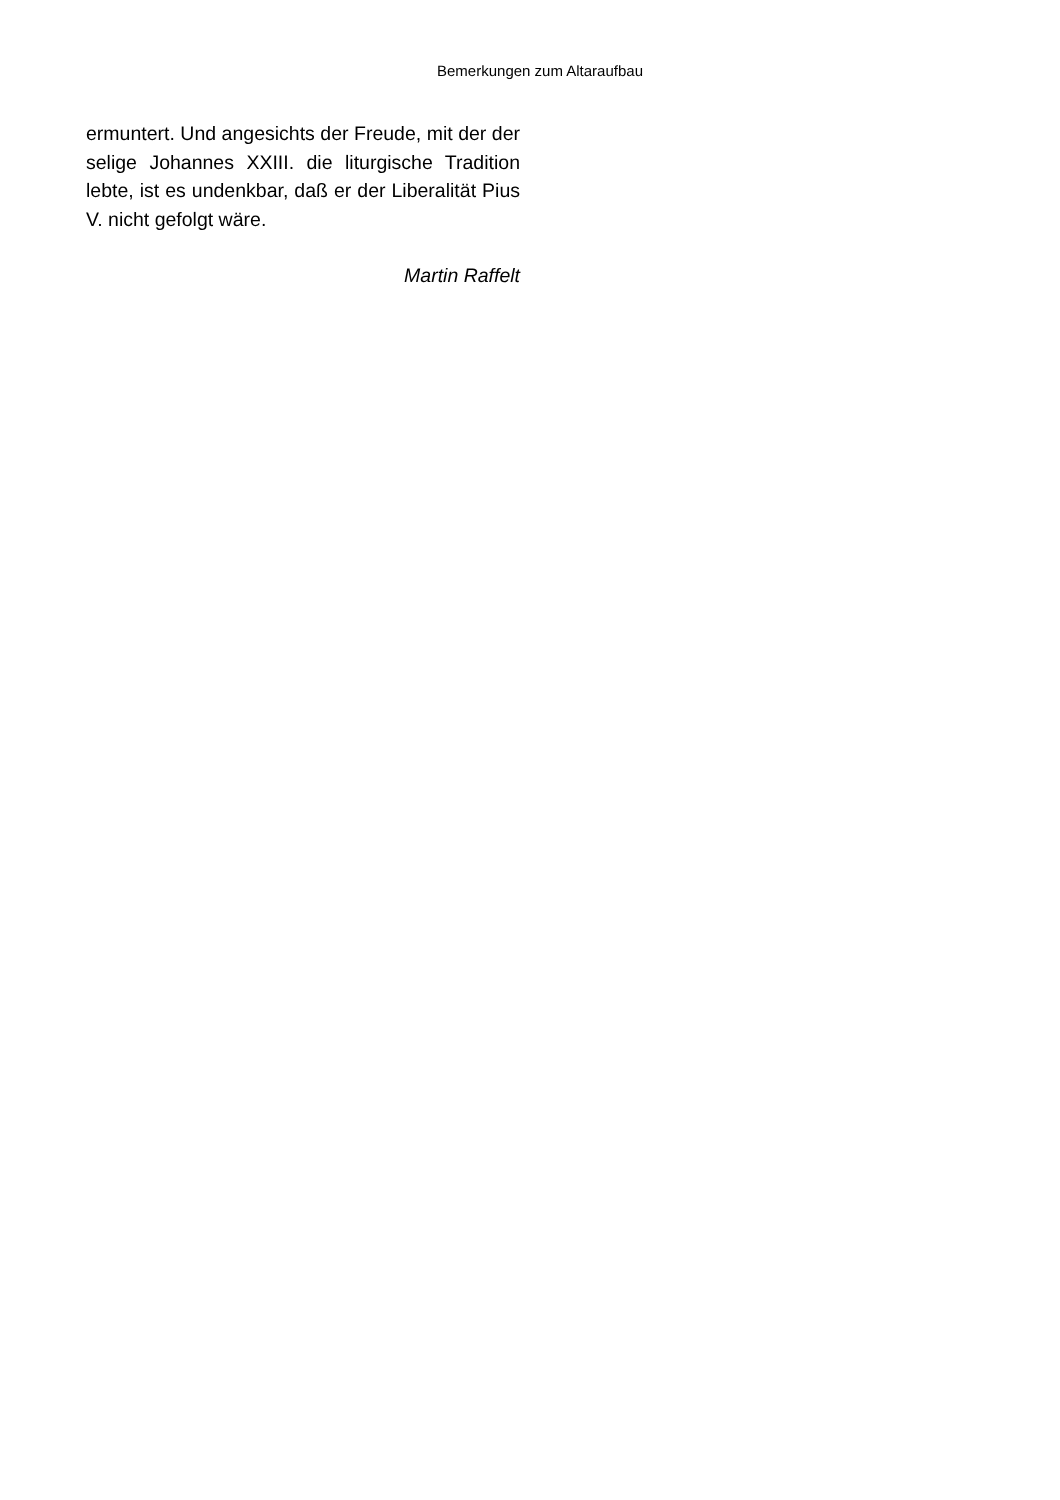Bemerkungen zum Altaraufbau
ermuntert. Und angesichts der Freude, mit der der selige Johannes XXIII. die liturgische Tradition lebte, ist es undenkbar, daß er der Liberalität Pius V. nicht gefolgt wäre.
Martin Raffelt